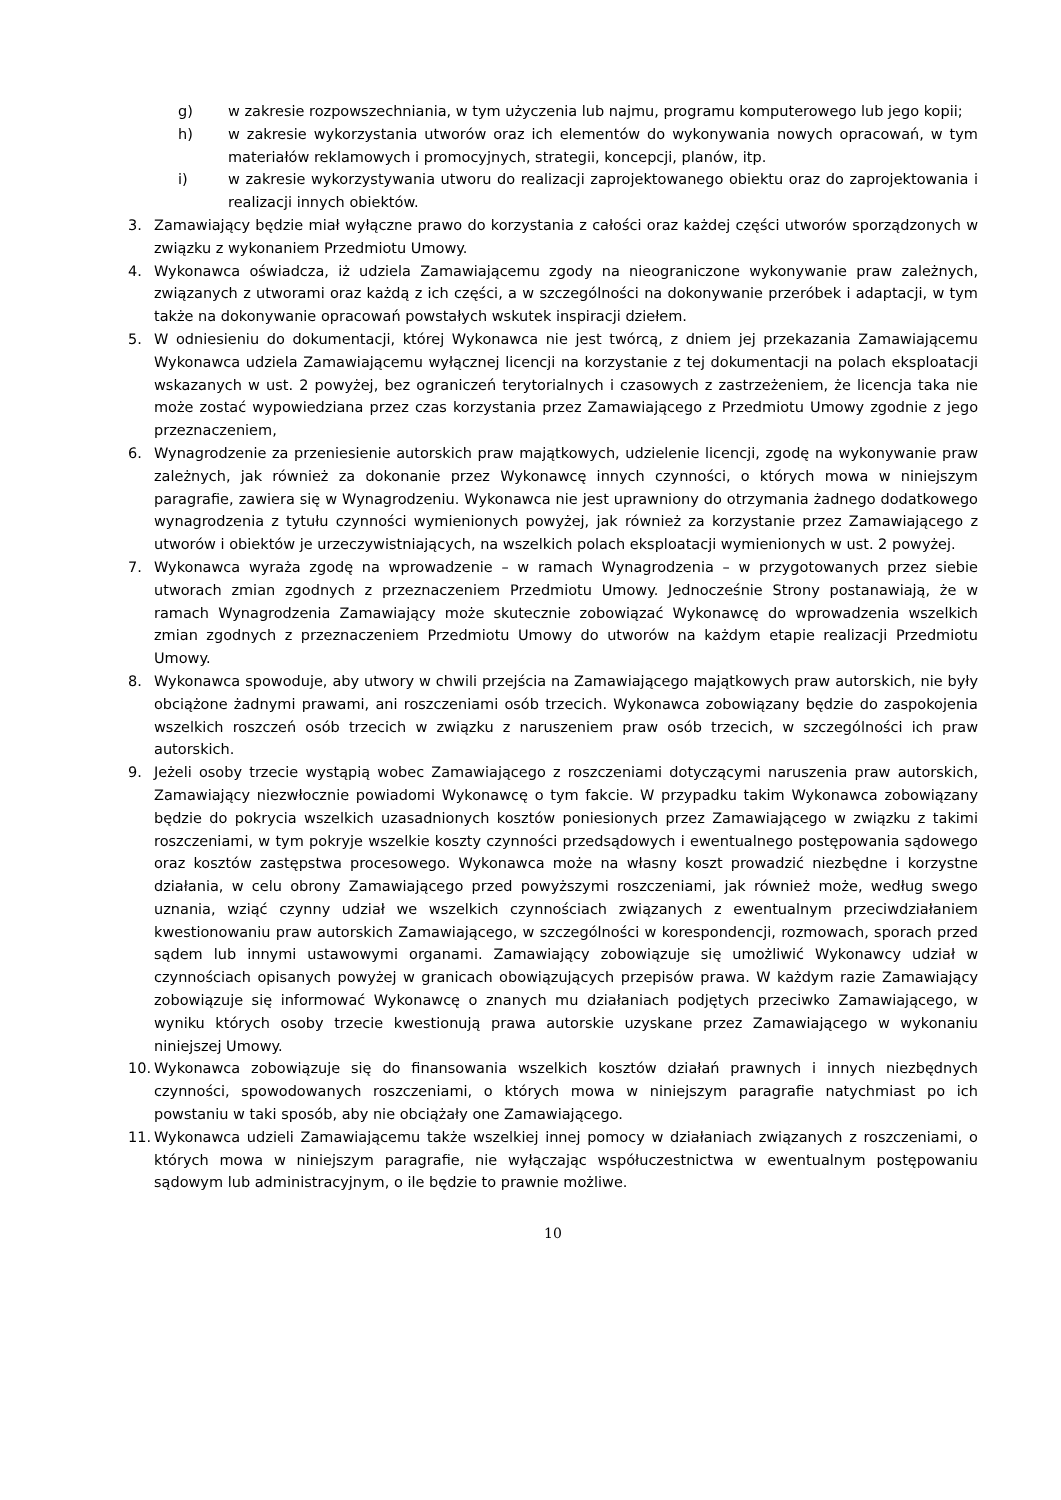g) w zakresie rozpowszechniania, w tym użyczenia lub najmu, programu komputerowego lub jego kopii;
h) w zakresie wykorzystania utworów oraz ich elementów do wykonywania nowych opracowań, w tym materiałów reklamowych i promocyjnych, strategii, koncepcji, planów, itp.
i) w zakresie wykorzystywania utworu do realizacji zaprojektowanego obiektu oraz do zaprojektowania i realizacji innych obiektów.
3. Zamawiający będzie miał wyłączne prawo do korzystania z całości oraz każdej części utworów sporządzonych w związku z wykonaniem Przedmiotu Umowy.
4. Wykonawca oświadcza, iż udziela Zamawiającemu zgody na nieograniczone wykonywanie praw zależnych, związanych z utworami oraz każdą z ich części, a w szczególności na dokonywanie przeróbek i adaptacji, w tym także na dokonywanie opracowań powstałych wskutek inspiracji dziełem.
5. W odniesieniu do dokumentacji, której Wykonawca nie jest twórcą, z dniem jej przekazania Zamawiającemu Wykonawca udziela Zamawiającemu wyłącznej licencji na korzystanie z tej dokumentacji na polach eksploatacji wskazanych w ust. 2 powyżej, bez ograniczeń terytorialnych i czasowych z zastrzeżeniem, że licencja taka nie może zostać wypowiedziana przez czas korzystania przez Zamawiającego z Przedmiotu Umowy zgodnie z jego przeznaczeniem,
6. Wynagrodzenie za przeniesienie autorskich praw majątkowych, udzielenie licencji, zgodę na wykonywanie praw zależnych, jak również za dokonanie przez Wykonawcę innych czynności, o których mowa w niniejszym paragrafie, zawiera się w Wynagrodzeniu. Wykonawca nie jest uprawniony do otrzymania żadnego dodatkowego wynagrodzenia z tytułu czynności wymienionych powyżej, jak również za korzystanie przez Zamawiającego z utworów i obiektów je urzeczywistniających, na wszelkich polach eksploatacji wymienionych w ust. 2 powyżej.
7. Wykonawca wyraża zgodę na wprowadzenie – w ramach Wynagrodzenia – w przygotowanych przez siebie utworach zmian zgodnych z przeznaczeniem Przedmiotu Umowy. Jednocześnie Strony postanawiają, że w ramach Wynagrodzenia Zamawiający może skutecznie zobowiązać Wykonawcę do wprowadzenia wszelkich zmian zgodnych z przeznaczeniem Przedmiotu Umowy do utworów na każdym etapie realizacji Przedmiotu Umowy.
8. Wykonawca spowoduje, aby utwory w chwili przejścia na Zamawiającego majątkowych praw autorskich, nie były obciążone żadnymi prawami, ani roszczeniami osób trzecich. Wykonawca zobowiązany będzie do zaspokojenia wszelkich roszczeń osób trzecich w związku z naruszeniem praw osób trzecich, w szczególności ich praw autorskich.
9. Jeżeli osoby trzecie wystąpią wobec Zamawiającego z roszczeniami dotyczącymi naruszenia praw autorskich, Zamawiający niezwłocznie powiadomi Wykonawcę o tym fakcie. W przypadku takim Wykonawca zobowiązany będzie do pokrycia wszelkich uzasadnionych kosztów poniesionych przez Zamawiającego w związku z takimi roszczeniami, w tym pokryje wszelkie koszty czynności przedsądowych i ewentualnego postępowania sądowego oraz kosztów zastępstwa procesowego. Wykonawca może na własny koszt prowadzić niezbędne i korzystne działania, w celu obrony Zamawiającego przed powyższymi roszczeniami, jak również może, według swego uznania, wziąć czynny udział we wszelkich czynnościach związanych z ewentualnym przeciwdziałaniem kwestionowaniu praw autorskich Zamawiającego, w szczególności w korespondencji, rozmowach, sporach przed sądem lub innymi ustawowymi organami. Zamawiający zobowiązuje się umożliwić Wykonawcy udział w czynnościach opisanych powyżej w granicach obowiązujących przepisów prawa. W każdym razie Zamawiający zobowiązuje się informować Wykonawcę o znanych mu działaniach podjętych przeciwko Zamawiającego, w wyniku których osoby trzecie kwestionują prawa autorskie uzyskane przez Zamawiającego w wykonaniu niniejszej Umowy.
10. Wykonawca zobowiązuje się do finansowania wszelkich kosztów działań prawnych i innych niezbędnych czynności, spowodowanych roszczeniami, o których mowa w niniejszym paragrafie natychmiast po ich powstaniu w taki sposób, aby nie obciążały one Zamawiającego.
11. Wykonawca udzieli Zamawiającemu także wszelkiej innej pomocy w działaniach związanych z roszczeniami, o których mowa w niniejszym paragrafie, nie wyłączając współuczestnictwa w ewentualnym postępowaniu sądowym lub administracyjnym, o ile będzie to prawnie możliwe.
10